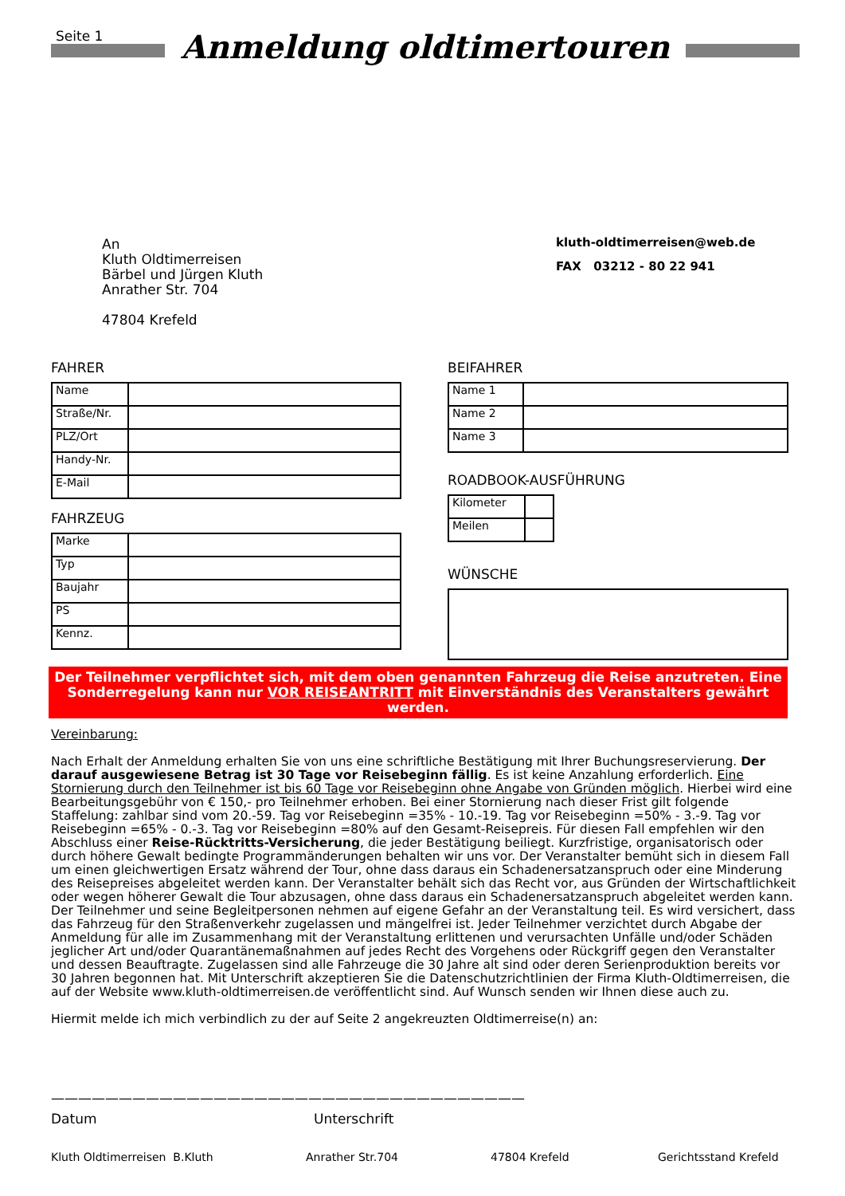Seite 1
Anmeldung oldtimertouren
An
Kluth Oldtimerreisen
Bärbel und Jürgen Kluth
Anrather Str. 704
47804 Krefeld
kluth-oldtimerreisen@web.de
FAX 03212 - 80 22 941
FAHRER
| Name | |
| Straße/Nr. | |
| PLZ/Ort | |
| Handy-Nr. | |
| E-Mail | |
FAHRZEUG
| Marke | |
| Typ | |
| Baujahr | |
| PS | |
| Kennz. | |
BEIFAHRER
| Name 1 | |
| Name 2 | |
| Name 3 | |
ROADBOOK-AUSFÜHRUNG
| Kilometer | |
| Meilen | |
WÜNSCHE
Der Teilnehmer verpflichtet sich, mit dem oben genannten Fahrzeug die Reise anzutreten. Eine Sonderregelung kann nur VOR REISEANTRITT mit Einverständnis des Veranstalters gewährt werden.
Vereinbarung:
Nach Erhalt der Anmeldung erhalten Sie von uns eine schriftliche Bestätigung mit Ihrer Buchungsreservierung. Der darauf ausgewiesene Betrag ist 30 Tage vor Reisebeginn fällig. Es ist keine Anzahlung erforderlich. Eine Stornierung durch den Teilnehmer ist bis 60 Tage vor Reisebeginn ohne Angabe von Gründen möglich. Hierbei wird eine Bearbeitungsgebühr von € 150,- pro Teilnehmer erhoben. Bei einer Stornierung nach dieser Frist gilt folgende Staffelung: zahlbar sind vom 20.-59. Tag vor Reisebeginn =35% - 10.-19. Tag vor Reisebeginn =50% - 3.-9. Tag vor Reisebeginn =65% - 0.-3. Tag vor Reisebeginn =80% auf den Gesamt-Reisepreis. Für diesen Fall empfehlen wir den Abschluss einer Reise-Rücktritts-Versicherung, die jeder Bestätigung beiliegt. Kurzfristige, organisatorisch oder durch höhere Gewalt bedingte Programmänderungen behalten wir uns vor. Der Veranstalter bemüht sich in diesem Fall um einen gleichwertigen Ersatz während der Tour, ohne dass daraus ein Schadenersatzanspruch oder eine Minderung des Reisepreises abgeleitet werden kann. Der Veranstalter behält sich das Recht vor, aus Gründen der Wirtschaftlichkeit oder wegen höherer Gewalt die Tour abzusagen, ohne dass daraus ein Schadenersatzanspruch abgeleitet werden kann. Der Teilnehmer und seine Begleitpersonen nehmen auf eigene Gefahr an der Veranstaltung teil. Es wird versichert, dass das Fahrzeug für den Straßenverkehr zugelassen und mängelfrei ist. Jeder Teilnehmer verzichtet durch Abgabe der Anmeldung für alle im Zusammenhang mit der Veranstaltung erlittenen und verursachten Unfälle und/oder Schäden jeglicher Art und/oder Quarantänemaßnahmen auf jedes Recht des Vorgehens oder Rückgriff gegen den Veranstalter und dessen Beauftragte. Zugelassen sind alle Fahrzeuge die 30 Jahre alt sind oder deren Serienproduktion bereits vor 30 Jahren begonnen hat. Mit Unterschrift akzeptieren Sie die Datenschutzrichtlinien der Firma Kluth-Oldtimerreisen, die auf der Website www.kluth-oldtimerreisen.de veröffentlicht sind. Auf Wunsch senden wir Ihnen diese auch zu.
Hiermit melde ich mich verbindlich zu der auf Seite 2 angekreuzten Oldtimerreise(n) an:
———————————————————————————————————
Datum Unterschrift
Kluth Oldtimerreisen B.Kluth Anrather Str.704 47804 Krefeld Gerichtsstand Krefeld